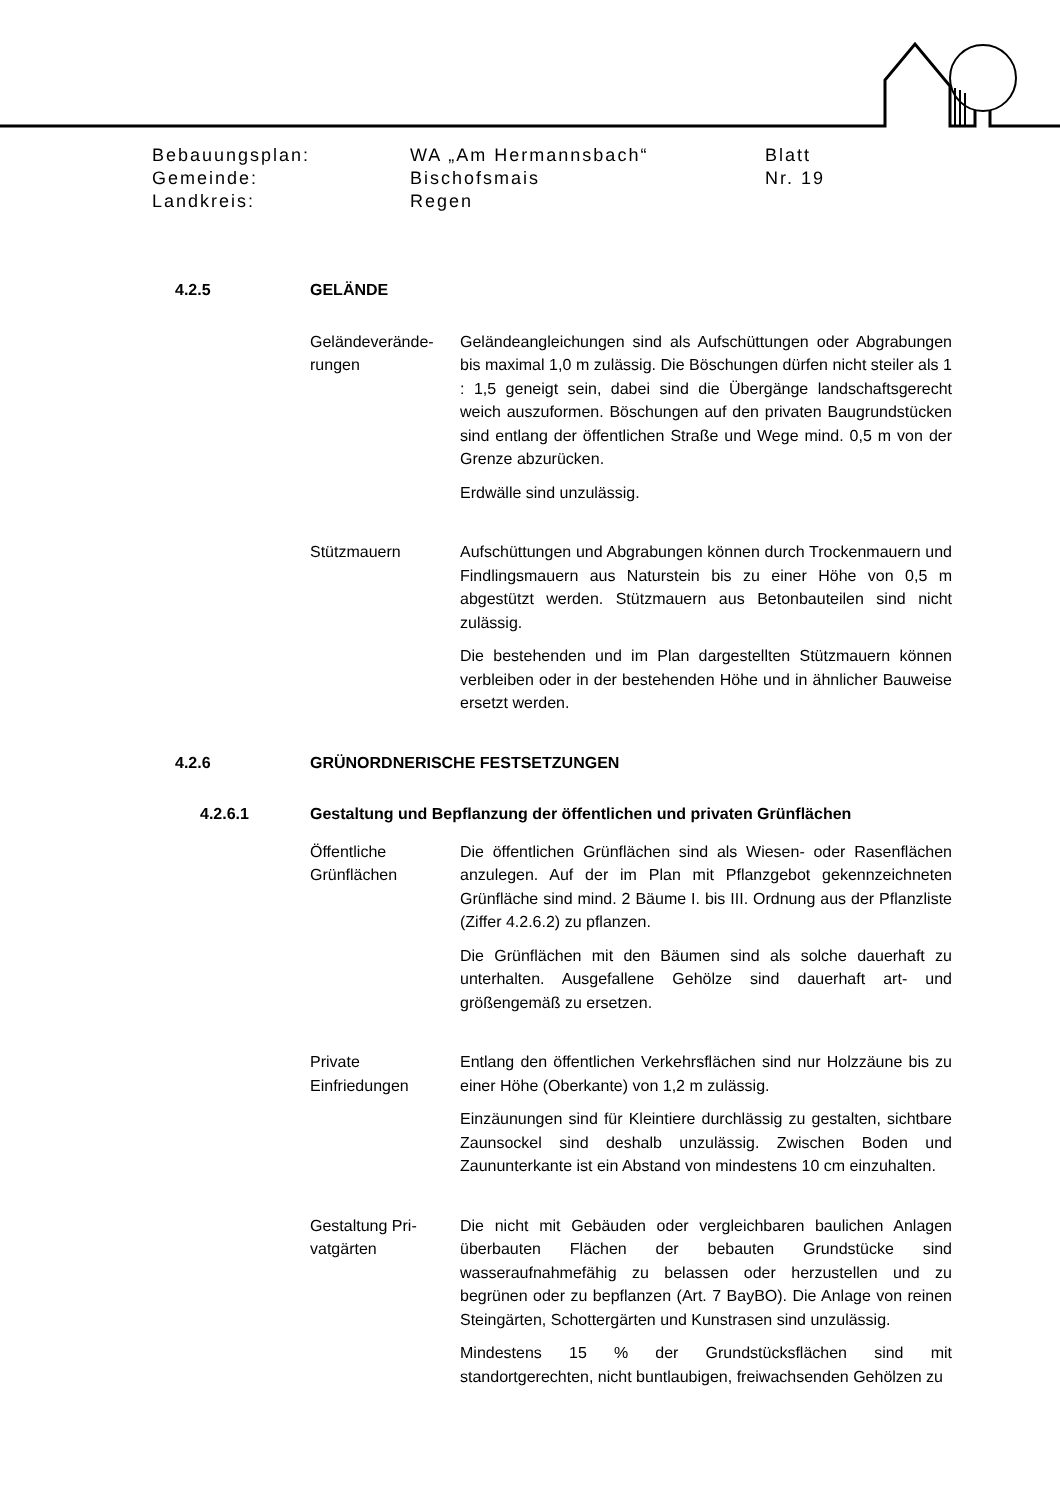Bebauungsplan: WA „Am Hermannsbach“Blatt
Gemeinde: Bischofsmais Nr. 19
Landkreis: Regen
4.2.5 GELÄNDE
Geländeverände-
rungen
Geländeangleichungen sind als Aufschüttungen oder Abgrabungen bis maximal 1,0 m zulässig. Die Böschungen dürfen nicht steiler als 1 : 1,5 geneigt sein, dabei sind die Übergänge landschaftsgerecht weich auszuformen. Böschungen auf den privaten Baugrundstücken sind entlang der öffentlichen Straße und Wege mind. 0,5 m von der Grenze abzurücken.
Erdwälle sind unzulässig.
Stützmauern Aufschüttungen und Abgrabungen können durch Trockenmauern und Findlingsmauern aus Naturstein bis zu einer Höhe von 0,5 m abgestützt werden. Stützmauern aus Betonbauteilen sind nicht zulässig.
Die bestehenden und im Plan dargestellten Stützmauern können verbleiben oder in der bestehenden Höhe und in ähnlicher Bauweise ersetzt werden.
4.2.6 GRÜNORDNERISCHE FESTSETZUNGEN
4.2.6.1 Gestaltung und Bepflanzung der öffentlichen und privaten Grünflächen
Öffentliche
Grünflächen
Die öffentlichen Grünflächen sind als Wiesen- oder Rasenflächen anzulegen. Auf der im Plan mit Pflanzgebot gekennzeichneten Grünfläche sind mind. 2 Bäume I. bis III. Ordnung aus der Pflanzliste (Ziffer 4.2.6.2) zu pflanzen.
Die Grünflächen mit den Bäumen sind als solche dauerhaft zu unterhalten. Ausgefallene Gehölze sind dauerhaft art- und größengemäß zu ersetzen.
Private
Einfriedungen
Entlang den öffentlichen Verkehrsflächen sind nur Holzzäune bis zu einer Höhe (Oberkante) von 1,2 m zulässig.
Einzäunungen sind für Kleintiere durchlässig zu gestalten, sichtbare Zaunsockel sind deshalb unzulässig. Zwischen Boden und Zaununterkante ist ein Abstand von mindestens 10 cm einzuhalten.
Gestaltung Pri-
vatgärten
Die nicht mit Gebäuden oder vergleichbaren baulichen Anlagen überbauten Flächen der bebauten Grundstücke sind wasseraufnahmefähig zu belassen oder herzustellen und zu begrünen oder zu bepflanzen (Art. 7 BayBO). Die Anlage von reinen Steingärten, Schottergärten und Kunstrasen sind unzulässig.
Mindestens 15 % der Grundstücksflächen sind mit standortgerechten, nicht buntlaubigen, freiwachsenden Gehölzen zu